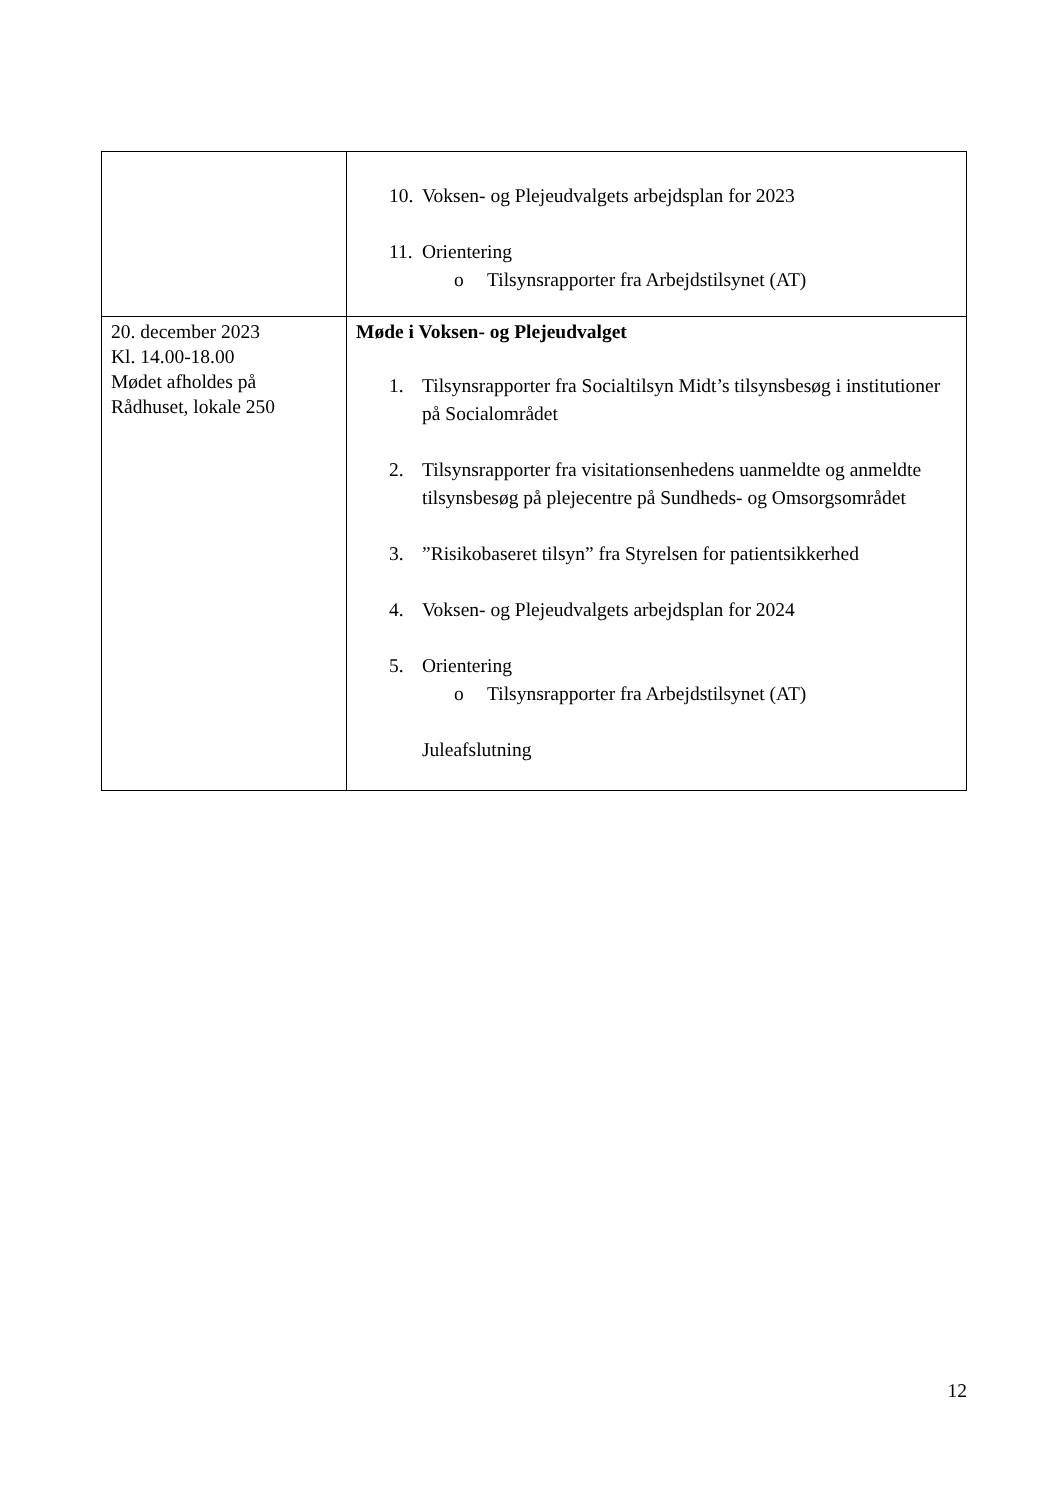| | 10. Voksen- og Plejeudvalgets arbejdsplan for 2023 11. Orientering o Tilsynsrapporter fra Arbejdstilsynet (AT) |
| 20. december 2023 Kl. 14.00-18.00 Mødet afholdes på Rådhuset, lokale 250 | Møde i Voksen- og Plejeudvalget 1. Tilsynsrapporter fra Socialtilsyn Midt’s tilsynsbesøg i institutioner på Socialområdet 2. Tilsynsrapporter fra visitationsenhedens uanmeldte og anmeldte tilsynsbesøg på plejecentre på Sundheds- og Omsorgsområdet 3. ”Risikobaseret tilsyn” fra Styrelsen for patientsikkerhed 4. Voksen- og Plejeudvalgets arbejdsplan for 2024 5. Orientering o Tilsynsrapporter fra Arbejdstilsynet (AT) Juleafslutning |
12